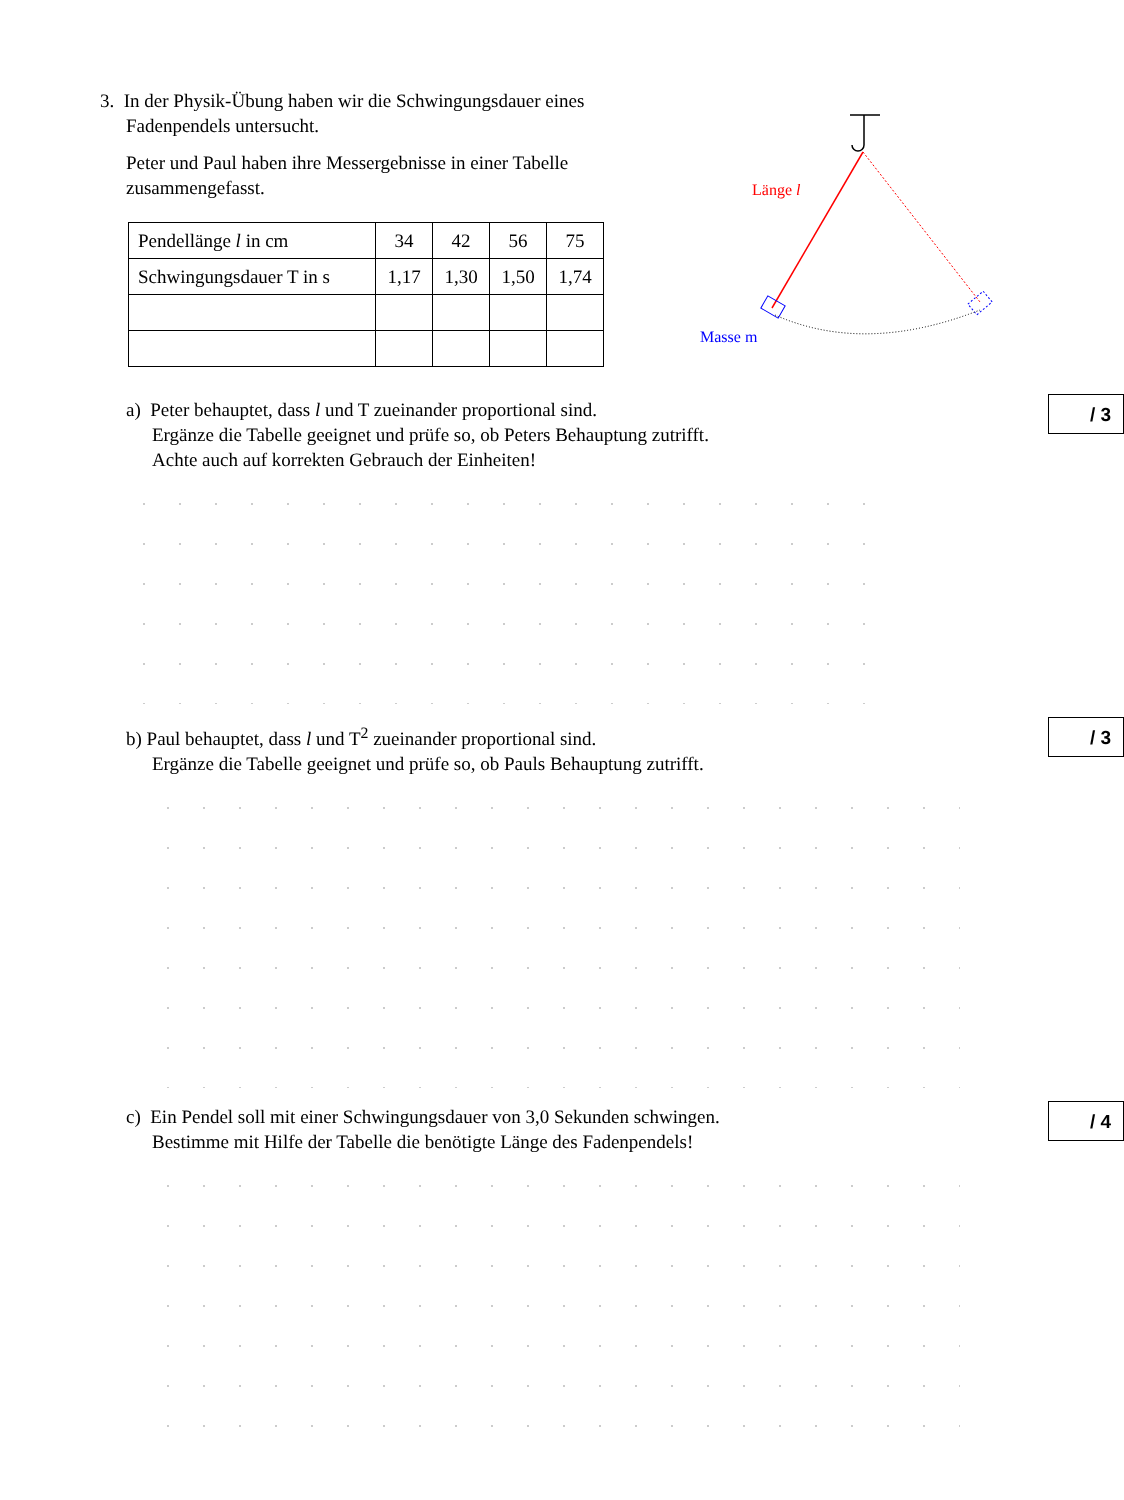3. In der Physik-Übung haben wir die Schwingungsdauer eines
Fadenpendels untersucht.
Peter und Paul haben ihre Messergebnisse in einer Tabelle
zusammengefasst.
| Pendellänge l in cm | 34 | 42 | 56 | 75 |
| Schwingungsdauer T in s | 1,17 | 1,30 | 1,50 | 1,74 |
Länge l
Masse m
/ 3
a) Peter behauptet, dass l und T zueinander proportional sind.
Ergänze die Tabelle geeignet und prüfe so, ob Peters Behauptung zutrifft.
Achte auch auf korrekten Gebrauch der Einheiten!
/ 3
b) Paul behauptet, dass l und T<sup>2</sup> zueinander proportional sind.
Ergänze die Tabelle geeignet und prüfe so, ob Pauls Behauptung zutrifft.
/ 4
c) Ein Pendel soll mit einer Schwingungsdauer von 3,0 Sekunden schwingen.
Bestimme mit Hilfe der Tabelle die benötigte Länge des Fadenpendels!